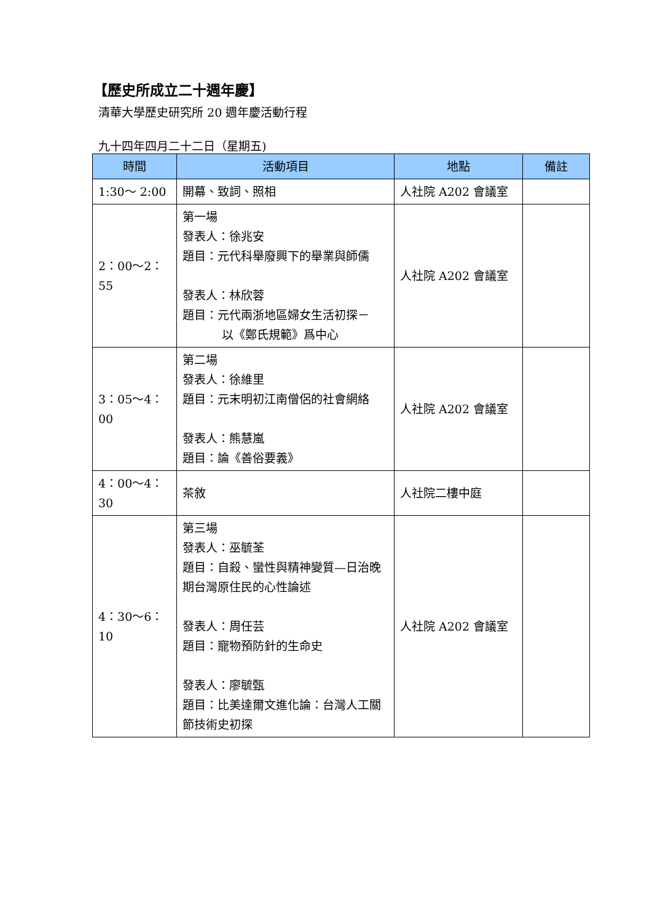【歷史所成立二十週年慶】
清華大學歷史研究所 20 週年慶活動行程
九十四年四月二十二日（星期五)
| 時間 | 活動項目 | 地點 | 備註 |
| --- | --- | --- | --- |
| 1:30～ 2:00 | 開幕、致詞、照相 | 人社院 A202 會議室 | |
| 2：00～2：55 | 第一場 發表人：徐兆安 題目：元代科舉廢興下的舉業與師儒 發表人：林欣蓉 題目：元代兩浙地區婦女生活初探－ 以《鄭氏規範》爲中心 | 人社院 A202 會議室 | |
| 3：05～4：00 | 第二場 發表人：徐維里 題目：元末明初江南僧侶的社會網絡 發表人：熊慧嵐 題目：論《善俗要義》 | 人社院 A202 會議室 | |
| 4：00～4：30 | 茶敘 | 人社院二樓中庭 | |
| 4：30～6：10 | 第三場 發表人：巫毓荃 題目：自殺、蠻性與精神變質—日治晚期台灣原住民的心性論述 發表人：周任芸 題目：寵物預防針的生命史 發表人：廖毓甄 題目：比美達爾文進化論：台灣人工關節技術史初探 | 人社院 A202 會議室 | |